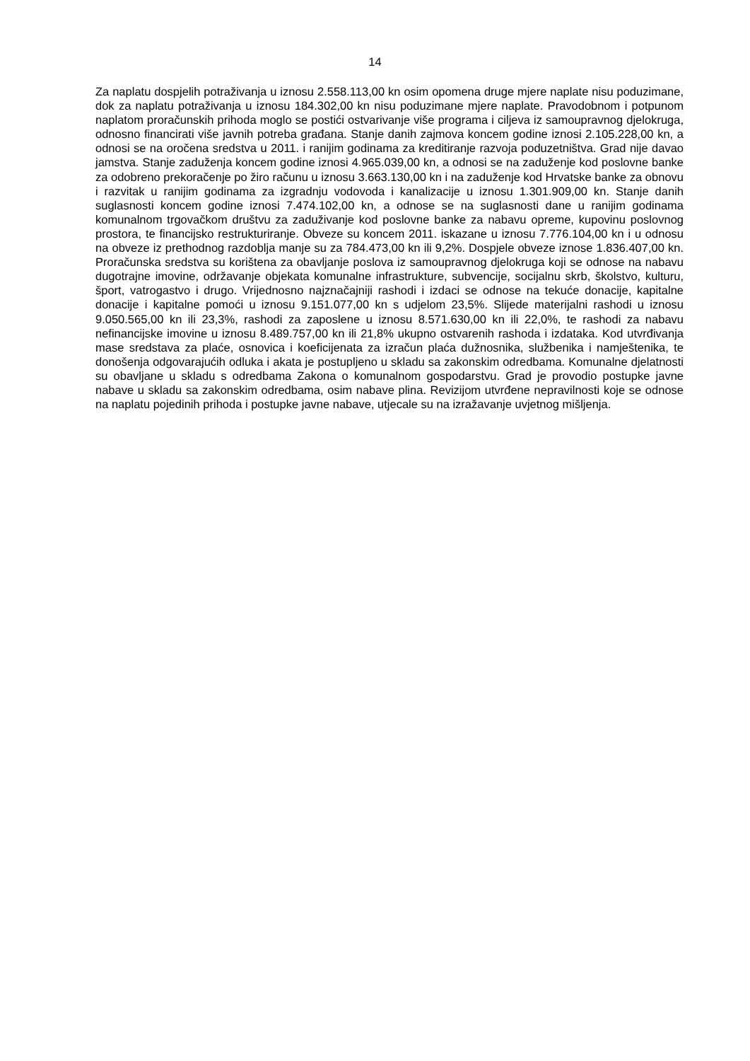14
Za naplatu dospjelih potraživanja u iznosu 2.558.113,00 kn osim opomena druge mjere naplate nisu poduzimane, dok za naplatu potraživanja u iznosu 184.302,00 kn nisu poduzimane mjere naplate. Pravodobnom i potpunom naplatom proračunskih prihoda moglo se postići ostvarivanje više programa i ciljeva iz samoupravnog djelokruga, odnosno financirati više javnih potreba građana. Stanje danih zajmova koncem godine iznosi 2.105.228,00 kn, a odnosi se na oročena sredstva u 2011. i ranijim godinama za kreditiranje razvoja poduzetništva. Grad nije davao jamstva. Stanje zaduženja koncem godine iznosi 4.965.039,00 kn, a odnosi se na zaduženje kod poslovne banke za odobreno prekoračenje po žiro računu u iznosu 3.663.130,00 kn i na zaduženje kod Hrvatske banke za obnovu i razvitak u ranijim godinama za izgradnju vodovoda i kanalizacije u iznosu 1.301.909,00 kn. Stanje danih suglasnosti koncem godine iznosi 7.474.102,00 kn, a odnose se na suglasnosti dane u ranijim godinama komunalnom trgovačkom društvu za zaduživanje kod poslovne banke za nabavu opreme, kupovinu poslovnog prostora, te financijsko restrukturiranje. Obveze su koncem 2011. iskazane u iznosu 7.776.104,00 kn i u odnosu na obveze iz prethodnog razdoblja manje su za 784.473,00 kn ili 9,2%. Dospjele obveze iznose 1.836.407,00 kn. Proračunska sredstva su korištena za obavljanje poslova iz samoupravnog djelokruga koji se odnose na nabavu dugotrajne imovine, održavanje objekata komunalne infrastrukture, subvencije, socijalnu skrb, školstvo, kulturu, šport, vatrogastvo i drugo. Vrijednosno najznačajniji rashodi i izdaci se odnose na tekuće donacije, kapitalne donacije i kapitalne pomoći u iznosu 9.151.077,00 kn s udjelom 23,5%. Slijede materijalni rashodi u iznosu 9.050.565,00 kn ili 23,3%, rashodi za zaposlene u iznosu 8.571.630,00 kn ili 22,0%, te rashodi za nabavu nefinancijske imovine u iznosu 8.489.757,00 kn ili 21,8% ukupno ostvarenih rashoda i izdataka. Kod utvrđivanja mase sredstava za plaće, osnovica i koeficijenata za izračun plaća dužnosnika, službenika i namještenika, te donošenja odgovarajućih odluka i akata je postupljeno u skladu sa zakonskim odredbama. Komunalne djelatnosti su obavljane u skladu s odredbama Zakona o komunalnom gospodarstvu. Grad je provodio postupke javne nabave u skladu sa zakonskim odredbama, osim nabave plina. Revizijom utvrđene nepravilnosti koje se odnose na naplatu pojedinih prihoda i postupke javne nabave, utjecale su na izražavanje uvjetnog mišljenja.